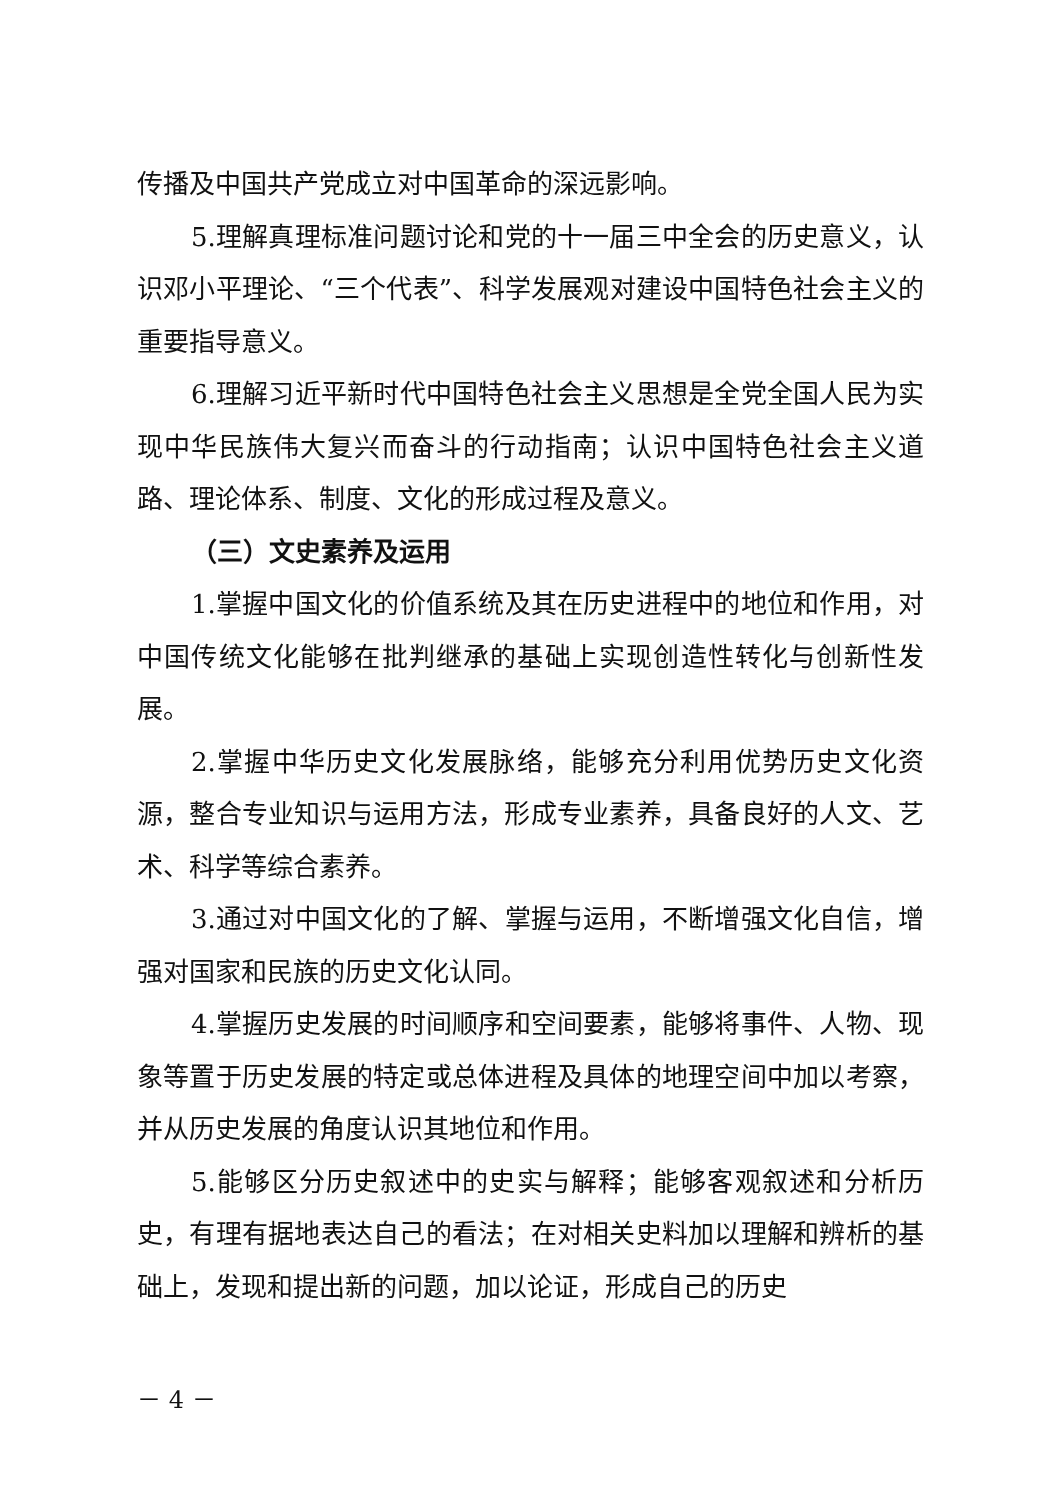传播及中国共产党成立对中国革命的深远影响。
5.理解真理标准问题讨论和党的十一届三中全会的历史意义，认识邓小平理论、“三个代表”、科学发展观对建设中国特色社会主义的重要指导意义。
6.理解习近平新时代中国特色社会主义思想是全党全国人民为实现中华民族伟大复兴而奋斗的行动指南；认识中国特色社会主义道路、理论体系、制度、文化的形成过程及意义。
（三）文史素养及运用
1.掌握中国文化的价值系统及其在历史进程中的地位和作用，对中国传统文化能够在批判继承的基础上实现创造性转化与创新性发展。
2.掌握中华历史文化发展脉络，能够充分利用优势历史文化资源，整合专业知识与运用方法，形成专业素养，具备良好的人文、艺术、科学等综合素养。
3.通过对中国文化的了解、掌握与运用，不断增强文化自信，增强对国家和民族的历史文化认同。
4.掌握历史发展的时间顺序和空间要素，能够将事件、人物、现象等置于历史发展的特定或总体进程及具体的地理空间中加以考察，并从历史发展的角度认识其地位和作用。
5.能够区分历史叙述中的史实与解释；能够客观叙述和分析历史，有理有据地表达自己的看法；在对相关史料加以理解和辨析的基础上，发现和提出新的问题，加以论证，形成自己的历史
－ 4 －